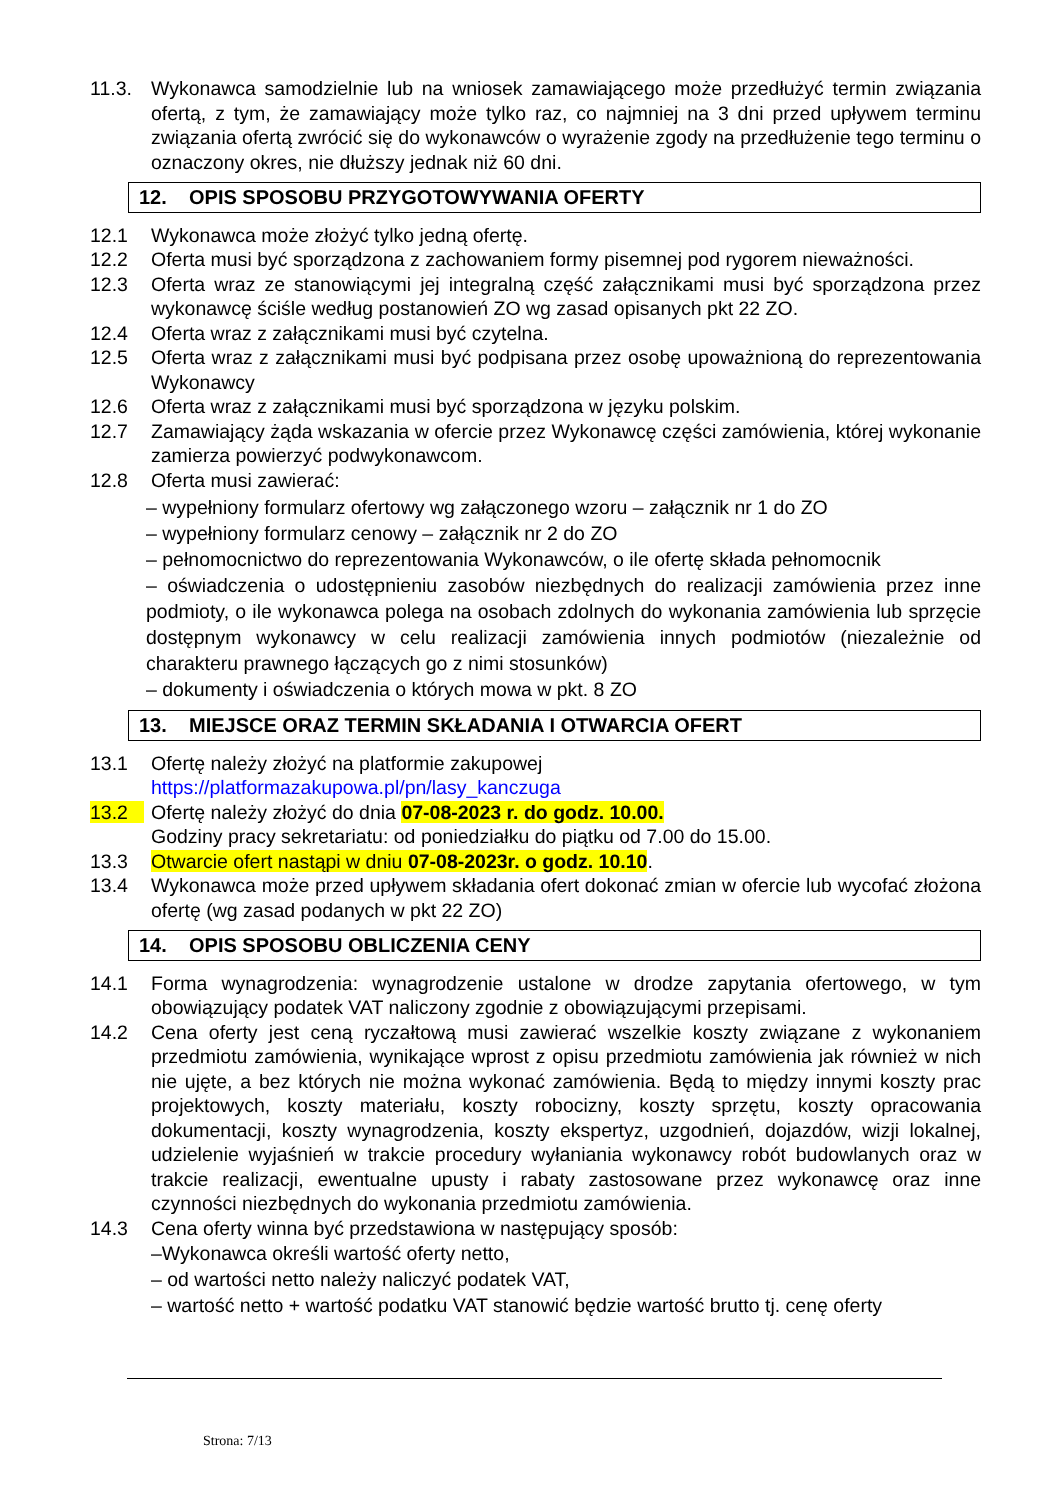11.3. Wykonawca samodzielnie lub na wniosek zamawiającego może przedłużyć termin związania ofertą, z tym, że zamawiający może tylko raz, co najmniej na 3 dni przed upływem terminu związania ofertą zwrócić się do wykonawców o wyrażenie zgody na przedłużenie tego terminu o oznaczony okres, nie dłuższy jednak niż 60 dni.
12. OPIS SPOSOBU PRZYGOTOWYWANIA OFERTY
12.1 Wykonawca może złożyć tylko jedną ofertę.
12.2 Oferta musi być sporządzona z zachowaniem formy pisemnej pod rygorem nieważności.
12.3 Oferta wraz ze stanowiącymi jej integralną część załącznikami musi być sporządzona przez wykonawcę ściśle według postanowień ZO wg zasad opisanych pkt 22 ZO.
12.4 Oferta wraz z załącznikami musi być czytelna.
12.5 Oferta wraz z załącznikami musi być podpisana przez osobę upoważnioną do reprezentowania Wykonawcy
12.6 Oferta wraz z załącznikami musi być sporządzona w języku polskim.
12.7 Zamawiający żąda wskazania w ofercie przez Wykonawcę części zamówienia, której wykonanie zamierza powierzyć podwykonawcom.
12.8 Oferta musi zawierać:
– wypełniony formularz ofertowy wg załączonego wzoru – załącznik nr 1 do ZO
– wypełniony formularz cenowy – załącznik nr 2 do ZO
– pełnomocnictwo do reprezentowania Wykonawców, o ile ofertę składa pełnomocnik
– oświadczenia o udostępnieniu zasobów niezbędnych do realizacji zamówienia przez inne podmioty, o ile wykonawca polega na osobach zdolnych do wykonania zamówienia lub sprzęcie dostępnym wykonawcy w celu realizacji zamówienia innych podmiotów (niezależnie od charakteru prawnego łączących go z nimi stosunków)
– dokumenty i oświadczenia o których mowa w pkt. 8 ZO
13. MIEJSCE ORAZ TERMIN SKŁADANIA I OTWARCIA OFERT
13.1 Ofertę należy złożyć na platformie zakupowej
https://platformazakupowa.pl/pn/lasy_kanczuga
13.2 Ofertę należy złożyć do dnia 07-08-2023 r. do godz. 10.00.
Godziny pracy sekretariatu: od poniedziałku do piątku od 7.00 do 15.00.
13.3 Otwarcie ofert nastąpi w dniu 07-08-2023r. o godz. 10.10.
13.4 Wykonawca może przed upływem składania ofert dokonać zmian w ofercie lub wycofać złożona ofertę (wg zasad podanych w pkt 22 ZO)
14. OPIS SPOSOBU OBLICZENIA CENY
14.1 Forma wynagrodzenia: wynagrodzenie ustalone w drodze zapytania ofertowego, w tym obowiązujący podatek VAT naliczony zgodnie z obowiązującymi przepisami.
14.2 Cena oferty jest ceną ryczałtową musi zawierać wszelkie koszty związane z wykonaniem przedmiotu zamówienia, wynikające wprost z opisu przedmiotu zamówienia jak również w nich nie ujęte, a bez których nie można wykonać zamówienia. Będą to między innymi koszty prac projektowych, koszty materiału, koszty robocizny, koszty sprzętu, koszty opracowania dokumentacji, koszty wynagrodzenia, koszty ekspertyz, uzgodnień, dojazdów, wizji lokalnej, udzielenie wyjaśnień w trakcie procedury wyłaniania wykonawcy robót budowlanych oraz w trakcie realizacji, ewentualne upusty i rabaty zastosowane przez wykonawcę oraz inne czynności niezbędnych do wykonania przedmiotu zamówienia.
14.3 Cena oferty winna być przedstawiona w następujący sposób:
–Wykonawca określi wartość oferty netto,
– od wartości netto należy naliczyć podatek VAT,
– wartość netto + wartość podatku VAT stanowić będzie wartość brutto tj. cenę oferty
Strona: 7/13